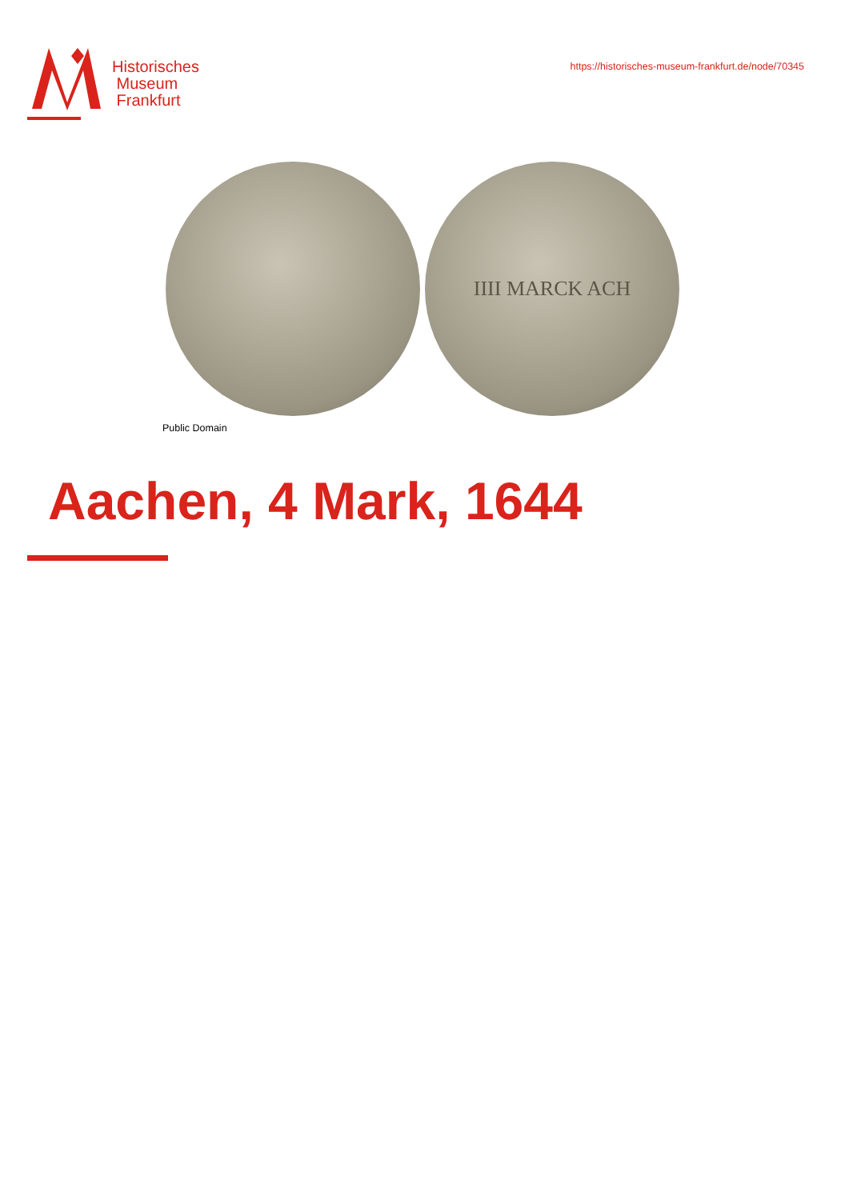Historisches
Museum
Frankfurt
https://historisches-museum-frankfurt.de/node/70345
IIII MARCK ACH
Public Domain
Aachen, 4 Mark, 1644